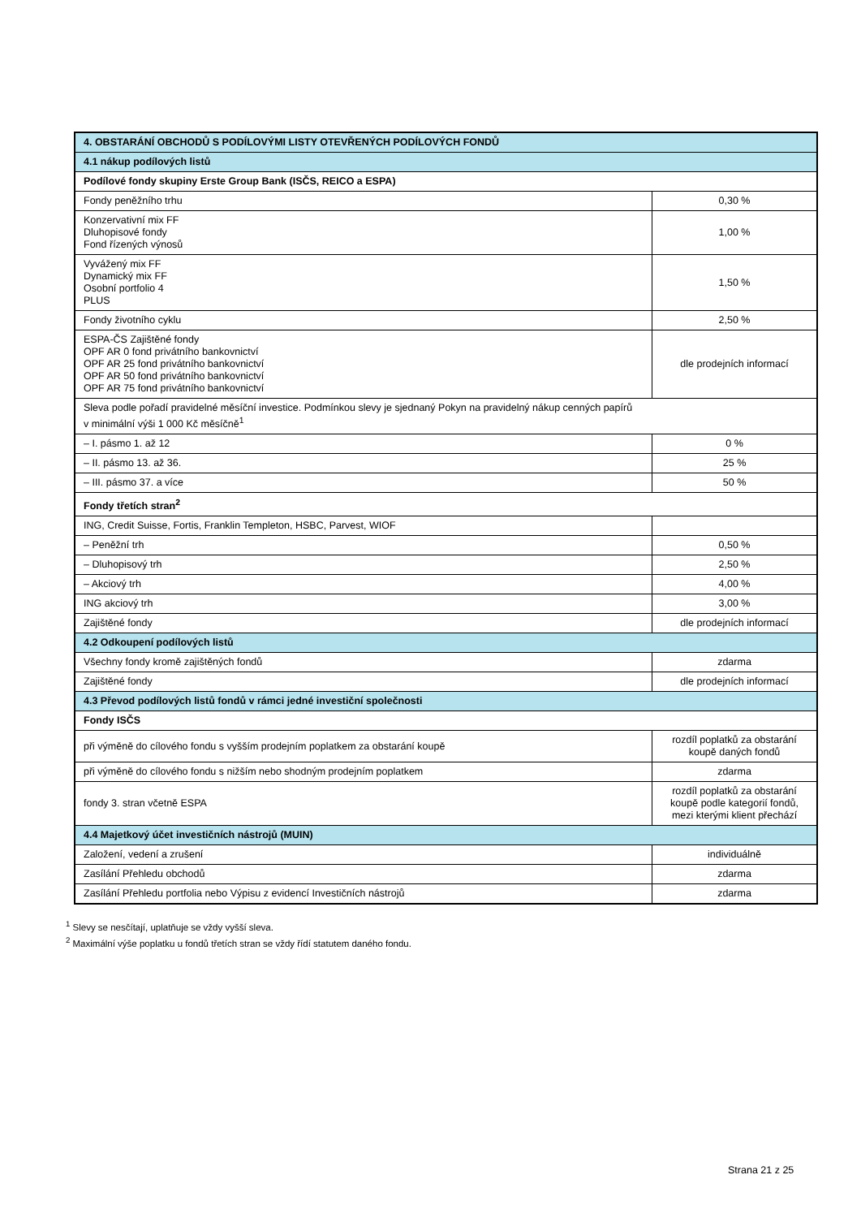| 4. OBSTARÁNÍ OBCHODŮ S PODÍLOVÝMI LISTY OTEVŘENÝCH PODÍLOVÝCH FONDŮ | |
| 4.1 nákup podílových listů | |
| Podílové fondy skupiny Erste Group Bank (ISČS, REICO a ESPA) | |
| Fondy peněžního trhu | 0,30 % |
| Konzervativní mix FF Dluhopisové fondy Fond řízených výnosů | 1,00 % |
| Vyvážený mix FF Dynamický mix FF Osobní portfolio 4 PLUS | 1,50 % |
| Fondy životního cyklu | 2,50 % |
| ESPA-ČS Zajištěné fondy OPF AR 0 fond privátního bankovnictví OPF AR 25 fond privátního bankovnictví OPF AR 50 fond privátního bankovnictví OPF AR 75 fond privátního bankovnictví | dle prodejních informací |
| Sleva podle pořadí pravidelné měsíční investice. Podmínkou slevy je sjednaný Pokyn na pravidelný nákup cenných papírů v minimální výši 1 000 Kč měsíčně<sup>1</sup> | |
| – I. pásmo 1. až 12 | 0 % |
| – II. pásmo 13. až 36. | 25 % |
| – III. pásmo 37. a více | 50 % |
| Fondy třetích stran<sup>2</sup> | |
| ING, Credit Suisse, Fortis, Franklin Templeton, HSBC, Parvest, WIOF | |
| – Peněžní trh | 0,50 % |
| – Dluhopisový trh | 2,50 % |
| – Akciový trh | 4,00 % |
| ING akciový trh | 3,00 % |
| Zajištěné fondy | dle prodejních informací |
| 4.2 Odkoupení podílových listů | |
| Všechny fondy kromě zajištěných fondů | zdarma |
| Zajištěné fondy | dle prodejních informací |
| 4.3 Převod podílových listů fondů v rámci jedné investiční společnosti | |
| Fondy ISČS | |
| při výměně do cílového fondu s vyšším prodejním poplatkem za obstarání koupě | rozdíl poplatků za obstarání koupě daných fondů |
| při výměně do cílového fondu s nižším nebo shodným prodejním poplatkem | zdarma |
| fondy 3. stran včetně ESPA | rozdíl poplatků za obstarání koupě podle kategorií fondů, mezi kterými klient přechází |
| 4.4 Majetkový účet investičních nástrojů (MUIN) | |
| Založení, vedení a zrušení | individuálně |
| Zasílání Přehledu obchodů | zdarma |
| Zasílání Přehledu portfolia nebo Výpisu z evidencí Investičních nástrojů | zdarma |
<sup>1</sup> Slevy se nesčítají, uplatňuje se vždy vyšší sleva.
<sup>2</sup> Maximální výše poplatku u fondů třetích stran se vždy řídí statutem daného fondu.
Strana 21 z 25